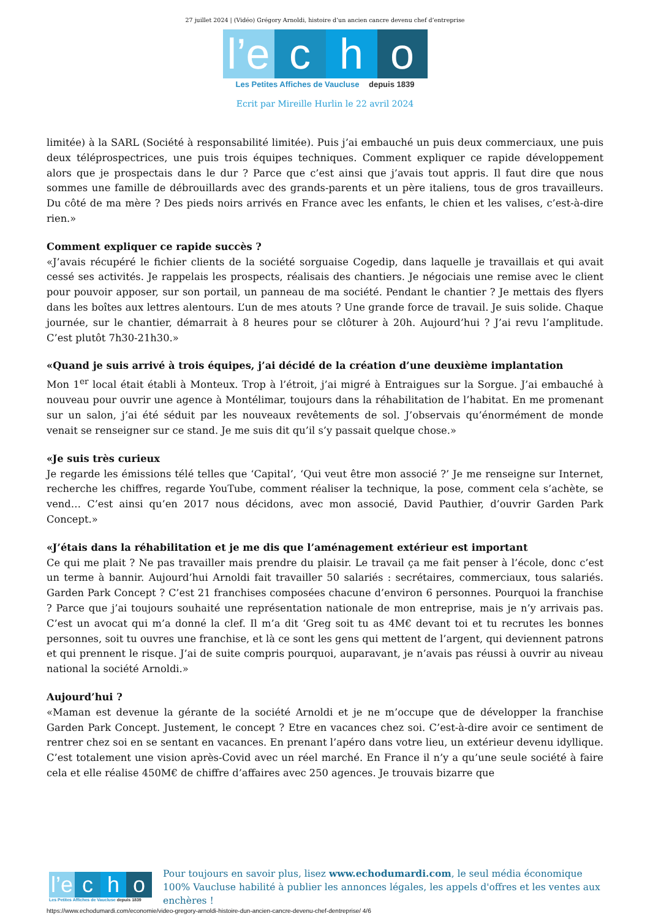27 juillet 2024 | (Vidéo) Grégory Arnoldi, histoire d’un ancien cancre devenu chef d’entreprise
l’e
c
h
o
Les Petites Affiches de Vaucluse depuis 1839
Ecrit par Mireille Hurlin le 22 avril 2024
limitée) à la SARL (Société à responsabilité limitée). Puis j’ai embauché un puis deux commerciaux, une puis deux téléprospectrices, une puis trois équipes techniques. Comment expliquer ce rapide développement alors que je prospectais dans le dur ? Parce que c’est ainsi que j’avais tout appris. Il faut dire que nous sommes une famille de débrouillards avec des grands-parents et un père italiens, tous de gros travailleurs. Du côté de ma mère ? Des pieds noirs arrivés en France avec les enfants, le chien et les valises, c’est-à-dire rien.»
Comment expliquer ce rapide succès ?
«J’avais récupéré le fichier clients de la société sorguaise Cogedip, dans laquelle je travaillais et qui avait cessé ses activités. Je rappelais les prospects, réalisais des chantiers. Je négociais une remise avec le client pour pouvoir apposer, sur son portail, un panneau de ma société. Pendant le chantier ? Je mettais des flyers dans les boîtes aux lettres alentours. L’un de mes atouts ? Une grande force de travail. Je suis solide. Chaque journée, sur le chantier, démarrait à 8 heures pour se clôturer à 20h. Aujourd’hui ? J’ai revu l’amplitude. C’est plutôt 7h30-21h30.»
«Quand je suis arrivé à trois équipes, j’ai décidé de la création d’une deuxième implantation
Mon 1<sup>er</sup> local était établi à Monteux. Trop à l’étroit, j’ai migré à Entraigues sur la Sorgue. J’ai embauché à nouveau pour ouvrir une agence à Montélimar, toujours dans la réhabilitation de l’habitat. En me promenant sur un salon, j’ai été séduit par les nouveaux revêtements de sol. J’observais qu’énormément de monde venait se renseigner sur ce stand. Je me suis dit qu’il s’y passait quelque chose.»
«Je suis très curieux
Je regarde les émissions télé telles que ‘Capital’, ‘Qui veut être mon associé ?’ Je me renseigne sur Internet, recherche les chiffres, regarde YouTube, comment réaliser la technique, la pose, comment cela s’achète, se vend… C’est ainsi qu’en 2017 nous décidons, avec mon associé, David Pauthier, d’ouvrir Garden Park Concept.»
«J’étais dans la réhabilitation et je me dis que l’aménagement extérieur est important
Ce qui me plait ? Ne pas travailler mais prendre du plaisir. Le travail ça me fait penser à l’école, donc c’est un terme à bannir. Aujourd’hui Arnoldi fait travailler 50 salariés : secrétaires, commerciaux, tous salariés. Garden Park Concept ? C’est 21 franchises composées chacune d’environ 6 personnes. Pourquoi la franchise ? Parce que j’ai toujours souhaité une représentation nationale de mon entreprise, mais je n’y arrivais pas. C’est un avocat qui m’a donné la clef. Il m’a dit ‘Greg soit tu as 4M€ devant toi et tu recrutes les bonnes personnes, soit tu ouvres une franchise, et là ce sont les gens qui mettent de l’argent, qui deviennent patrons et qui prennent le risque. J’ai de suite compris pourquoi, auparavant, je n’avais pas réussi à ouvrir au niveau national la société Arnoldi.»
Aujourd’hui ?
«Maman est devenue la gérante de la société Arnoldi et je ne m’occupe que de développer la franchise Garden Park Concept. Justement, le concept ? Etre en vacances chez soi. C’est-à-dire avoir ce sentiment de rentrer chez soi en se sentant en vacances. En prenant l’apéro dans votre lieu, un extérieur devenu idyllique. C’est totalement une vision après-Covid avec un réel marché. En France il n’y a qu’une seule société à faire cela et elle réalise 450M€ de chiffre d’affaires avec 250 agences. Je trouvais bizarre que
l’e
c
h
o
Les Petites Affiches de Vaucluse depuis 1839
Pour toujours en savoir plus, lisez www.echodumardi.com, le seul média économique 100% Vaucluse habilité à publier les annonces légales, les appels d'offres et les ventes aux enchères !
https://www.echodumardi.com/economie/video-gregory-arnoldi-histoire-dun-ancien-cancre-devenu-chef-dentreprise/ 4/6